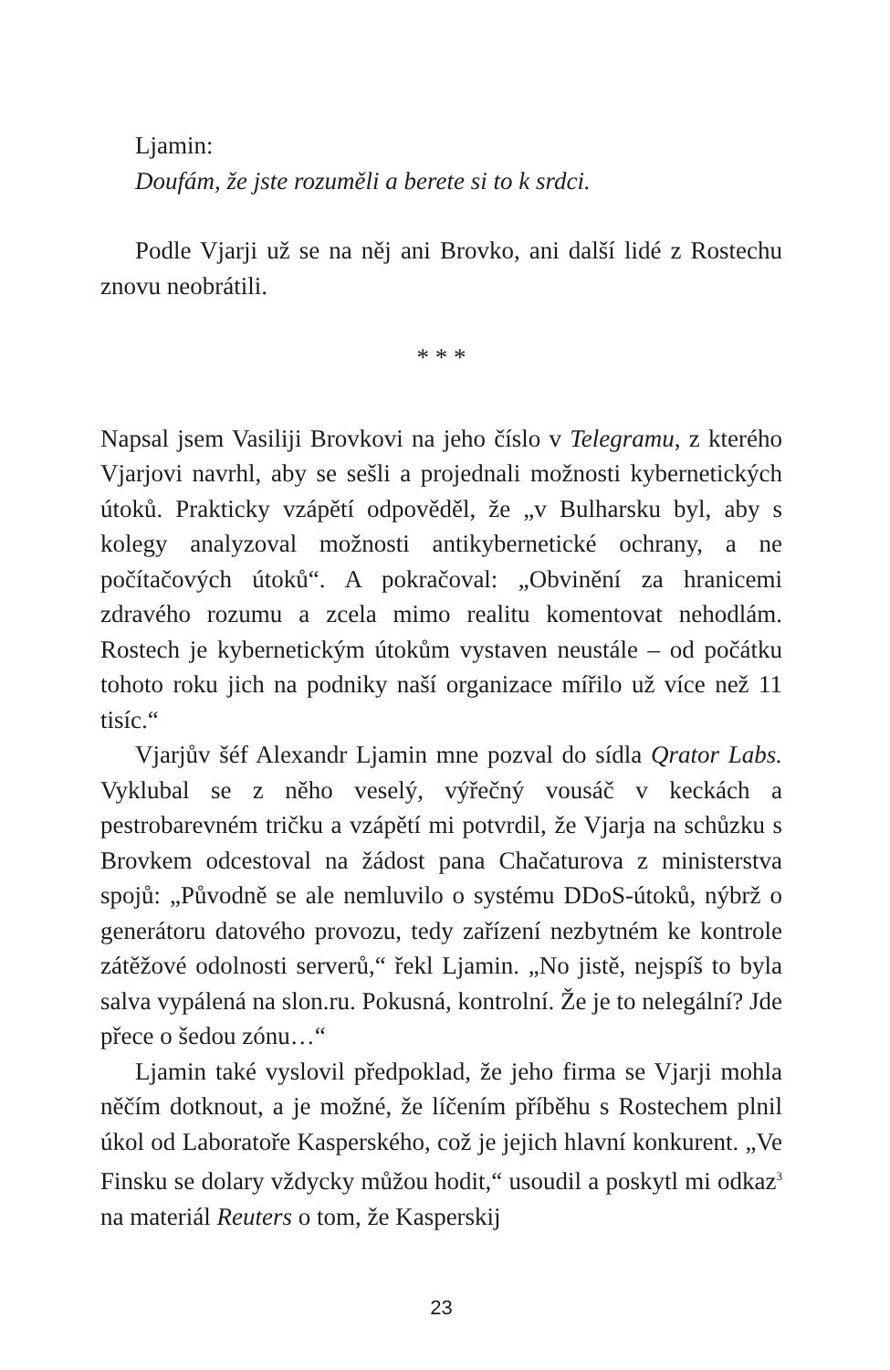Ljamin:
Doufám, že jste rozuměli a berete si to k srdci.
Podle Vjarji už se na něj ani Brovko, ani další lidé z Rostechu znovu neobrátili.
* * *
Napsal jsem Vasiliji Brovkovi na jeho číslo v Telegramu, z kterého Vjarjovi navrhl, aby se sešli a projednali možnosti kybernetických útoků. Prakticky vzápětí odpověděl, že „v Bulharsku byl, aby s kolegy analyzoval možnosti antikybernetické ochrany, a ne počítačových útoků“. A pokračoval: „Obvinění za hranicemi zdravého rozumu a zcela mimo realitu komentovat nehodlám. Rostech je kybernetickým útokům vystaven neustále – od počátku tohoto roku jich na podniky naší organizace mířilo už více než 11 tisíc.“
Vjarjův šéf Alexandr Ljamin mne pozval do sídla Qrator Labs. Vyklubal se z něho veselý, výřečný vousáč v keckách a pestrobarevném tričku a vzápětí mi potvrdil, že Vjarja na schůzku s Brovkem odcestoval na žádost pana Chačaturova z ministerstva spojů: „Původně se ale nemluvilo o systému DDoS-útoků, nýbrž o generátoru datového provozu, tedy zařízení nezbytném ke kontrole zátěžové odolnosti serverů,“ řekl Ljamin. „No jistě, nejspíš to byla salva vypálená na slon.ru. Pokusná, kontrolní. Že je to nelegální? Jde přece o šedou zónu…“
Ljamin také vyslovil předpoklad, že jeho firma se Vjarji mohla něčím dotknout, a je možné, že líčením příběhu s Rostechem plnil úkol od Laboratoře Kasperského, což je jejich hlavní konkurent. „Ve Finsku se dolary vždycky můžou hodit,“ usoudil a poskytl mi odkaz<sup>3</sup> na materiál Reuters o tom, že Kasperskij
23